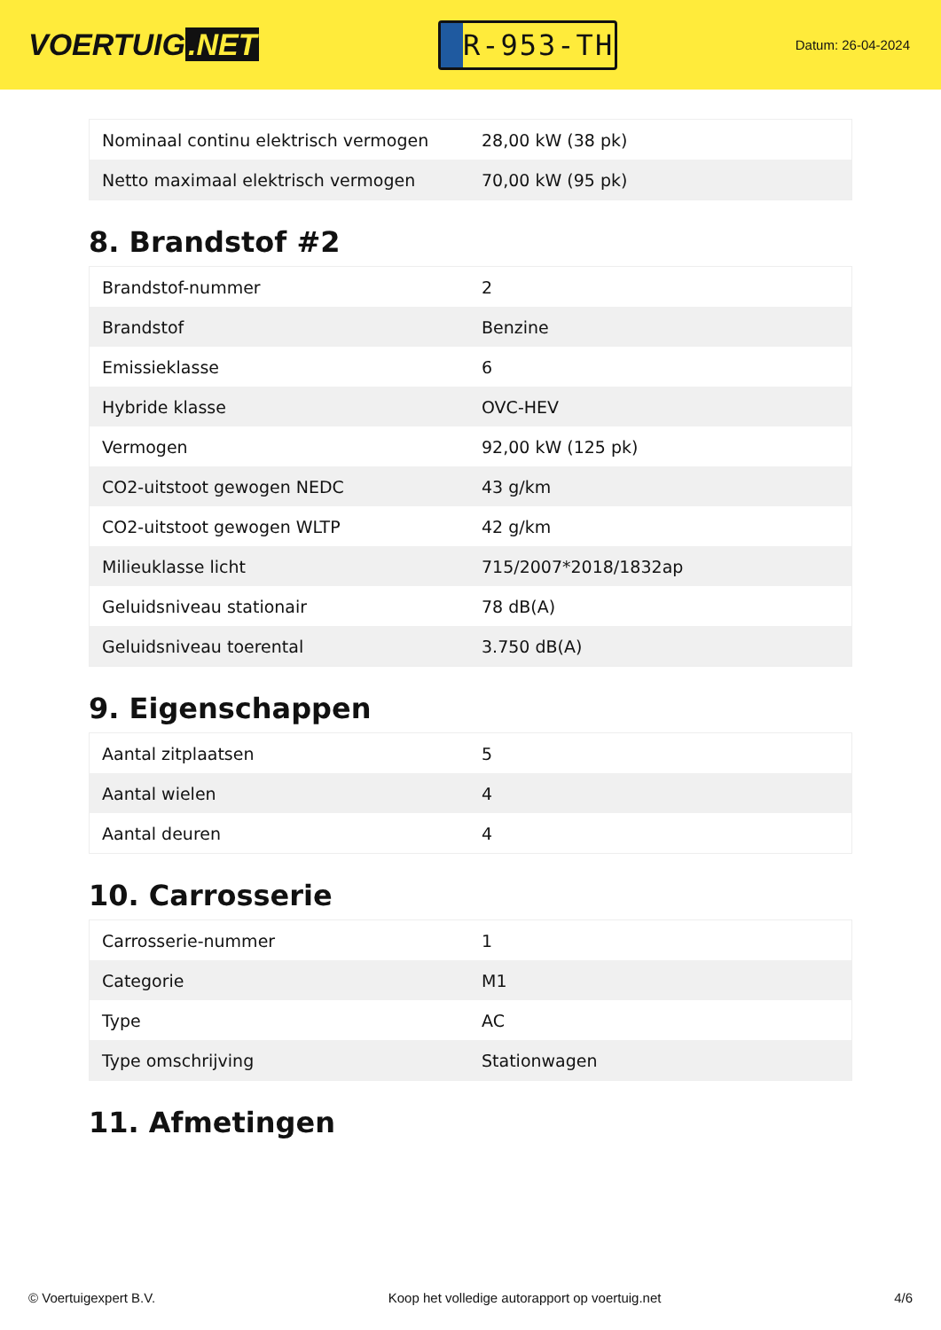VOERTUIG.NET
R-953-TH
Datum: 26-04-2024
| Nominaal continu elektrisch vermogen | 28,00 kW (38 pk) |
| Netto maximaal elektrisch vermogen | 70,00 kW (95 pk) |
8. Brandstof #2
| Brandstof-nummer | 2 |
| Brandstof | Benzine |
| Emissieklasse | 6 |
| Hybride klasse | OVC-HEV |
| Vermogen | 92,00 kW (125 pk) |
| CO2-uitstoot gewogen NEDC | 43 g/km |
| CO2-uitstoot gewogen WLTP | 42 g/km |
| Milieuklasse licht | 715/2007*2018/1832ap |
| Geluidsniveau stationair | 78 dB(A) |
| Geluidsniveau toerental | 3.750 dB(A) |
9. Eigenschappen
| Aantal zitplaatsen | 5 |
| Aantal wielen | 4 |
| Aantal deuren | 4 |
10. Carrosserie
| Carrosserie-nummer | 1 |
| Categorie | M1 |
| Type | AC |
| Type omschrijving | Stationwagen |
11. Afmetingen
© Voertuigexpert B.V. Koop het volledige autorapport op voertuig.net 4/6